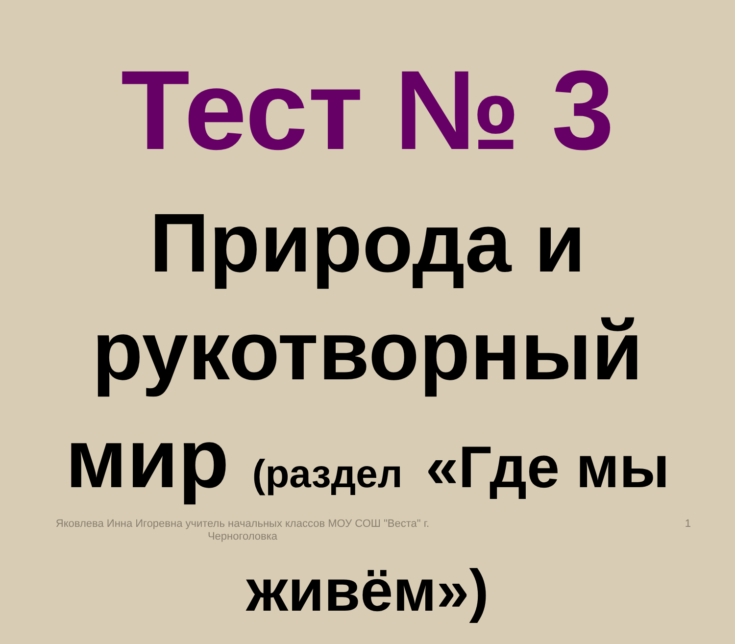Тест № 3
Природа и рукотворный мир (раздел «Где мы живём»)
Яковлева Инна Игоревна учитель начальных классов МОУ СОШ "Веста" г. Черноголовка
1